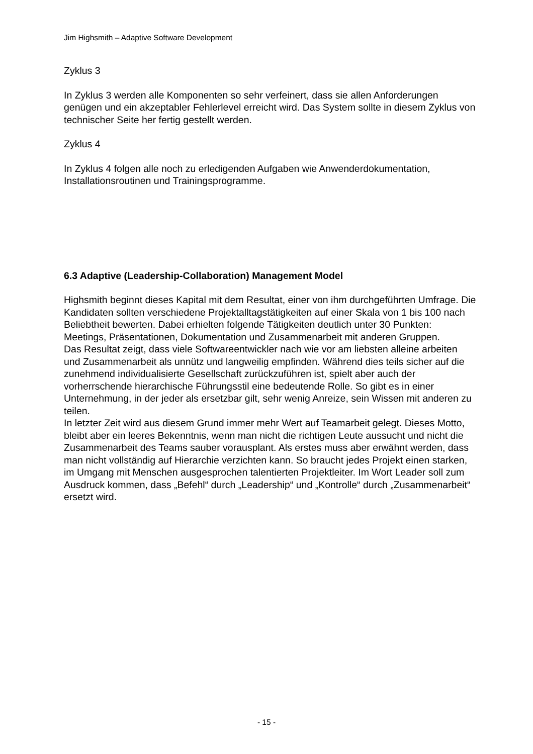Jim Highsmith – Adaptive Software Development
Zyklus 3
In Zyklus 3 werden alle Komponenten so sehr verfeinert, dass sie allen Anforderungen genügen und ein akzeptabler Fehlerlevel erreicht wird. Das System sollte in diesem Zyklus von technischer Seite her fertig gestellt werden.
Zyklus 4
In Zyklus 4 folgen alle noch zu erledigenden Aufgaben wie Anwenderdokumentation, Installationsroutinen und Trainingsprogramme.
6.3 Adaptive (Leadership-Collaboration) Management Model
Highsmith beginnt dieses Kapital mit dem Resultat, einer von ihm durchgeführten Umfrage. Die Kandidaten sollten verschiedene Projektalltagstätigkeiten auf einer Skala von 1 bis 100 nach Beliebtheit bewerten. Dabei erhielten folgende Tätigkeiten deutlich unter 30 Punkten: Meetings, Präsentationen, Dokumentation und Zusammenarbeit mit anderen Gruppen.
Das Resultat zeigt, dass viele Softwareentwickler nach wie vor am liebsten alleine arbeiten und Zusammenarbeit als unnütz und langweilig empfinden. Während dies teils sicher auf die zunehmend individualisierte Gesellschaft zurückzuführen ist, spielt aber auch der vorherrschende hierarchische Führungsstil eine bedeutende Rolle. So gibt es in einer Unternehmung, in der jeder als ersetzbar gilt, sehr wenig Anreize, sein Wissen mit anderen zu teilen.
In letzter Zeit wird aus diesem Grund immer mehr Wert auf Teamarbeit gelegt. Dieses Motto, bleibt aber ein leeres Bekenntnis, wenn man nicht die richtigen Leute aussucht und nicht die Zusammenarbeit des Teams sauber vorausplant. Als erstes muss aber erwähnt werden, dass man nicht vollständig auf Hierarchie verzichten kann. So braucht jedes Projekt einen starken, im Umgang mit Menschen ausgesprochen talentierten Projektleiter. Im Wort Leader soll zum Ausdruck kommen, dass „Befehl“ durch „Leadership“ und „Kontrolle“ durch „Zusammenarbeit“ ersetzt wird.
- 15 -